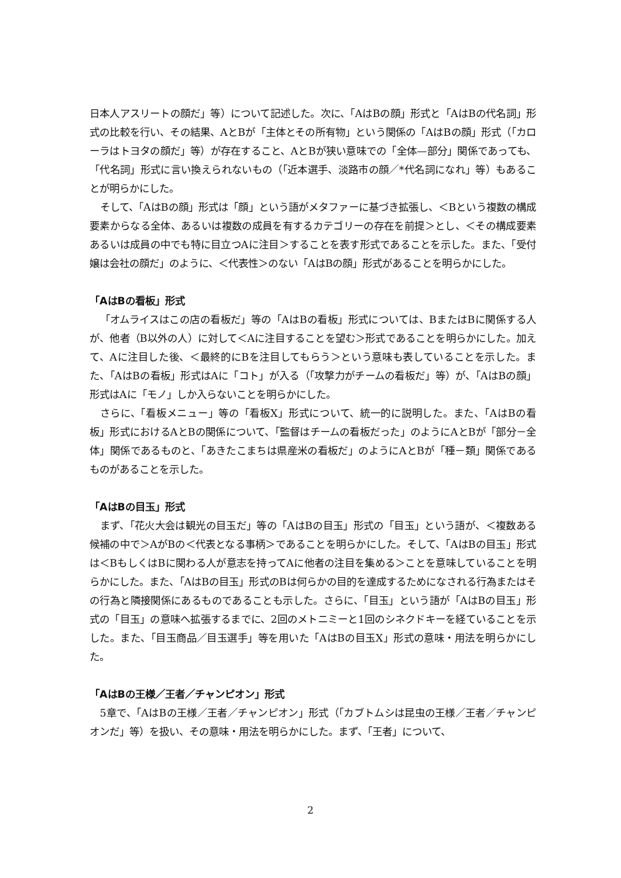日本人アスリートの顔だ」等）について記述した。次に、「AはBの顔」形式と「AはBの代名詞」形式の比較を行い、その結果、AとBが「主体とその所有物」という関係の「AはBの顔」形式（「カローラはトヨタの顔だ」等）が存在すること、AとBが狭い意味での「全体—部分」関係であっても、「代名詞」形式に言い換えられないもの（「近本選手、淡路市の顔／*代名詞になれ」等）もあることが明らかにした。
そして、「AはBの顔」形式は「顔」という語がメタファーに基づき拡張し、＜Bという複数の構成要素からなる全体、あるいは複数の成員を有するカテゴリーの存在を前提＞とし、＜その構成要素あるいは成員の中でも特に目立つAに注目＞することを表す形式であることを示した。また、「受付嬢は会社の顔だ」のように、＜代表性＞のない「AはBの顔」形式があることを明らかにした。
「AはBの看板」形式
「オムライスはこの店の看板だ」等の「AはBの看板」形式については、BまたはBに関係する人が、他者（B以外の人）に対して＜Aに注目することを望む＞形式であることを明らかにした。加えて、Aに注目した後、＜最終的にBを注目してもらう＞という意味も表していることを示した。また、「AはBの看板」形式はAに「コト」が入る（「攻撃力がチームの看板だ」等）が、「AはBの顔」形式はAに「モノ」しか入らないことを明らかにした。
さらに、「看板メニュー」等の「看板X」形式について、統一的に説明した。また、「AはBの看板」形式におけるAとBの関係について、「監督はチームの看板だった」のようにAとBが「部分－全体」関係であるものと、「あきたこまちは県産米の看板だ」のようにAとBが「種－類」関係であるものがあることを示した。
「AはBの目玉」形式
まず、「花火大会は観光の目玉だ」等の「AはBの目玉」形式の「目玉」という語が、＜複数ある候補の中で＞AがBの＜代表となる事柄＞であることを明らかにした。そして、「AはBの目玉」形式は＜BもしくはBに関わる人が意志を持ってAに他者の注目を集める＞ことを意味していることを明らかにした。また、「AはBの目玉」形式のBは何らかの目的を達成するためになされる行為またはその行為と隣接関係にあるものであることも示した。さらに、「目玉」という語が「AはBの目玉」形式の「目玉」の意味へ拡張するまでに、2回のメトニミーと1回のシネクドキーを経ていることを示した。また、「目玉商品／目玉選手」等を用いた「AはBの目玉X」形式の意味・用法を明らかにした。
「AはBの王様／王者／チャンピオン」形式
5章で、「AはBの王様／王者／チャンピオン」形式（「カブトムシは昆虫の王様／王者／チャンピオンだ」等）を扱い、その意味・用法を明らかにした。まず、「王者」について、
2